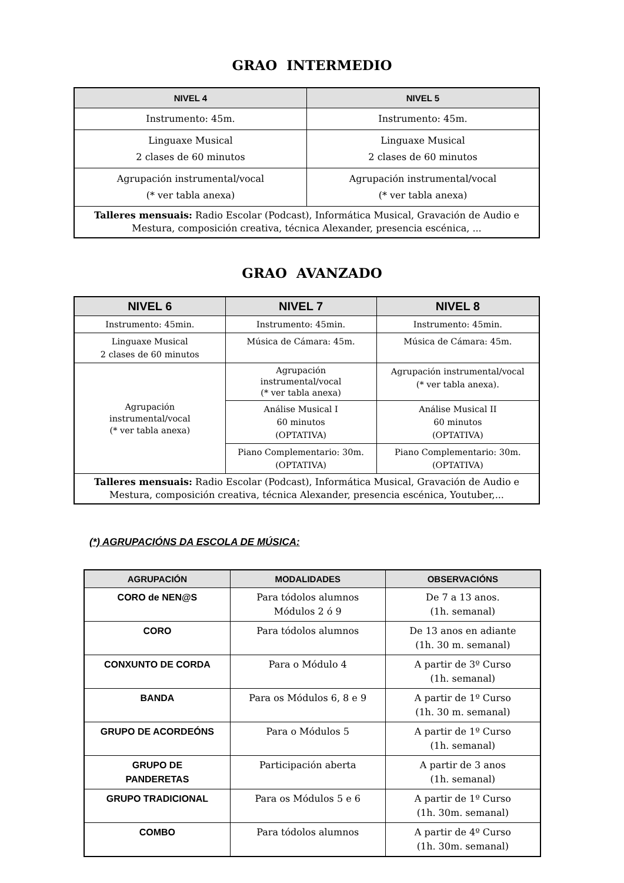GRAO INTERMEDIO
| NIVEL 4 | NIVEL 5 |
| --- | --- |
| Instrumento: 45m. | Instrumento: 45m. |
| Linguaxe Musical 2 clases de 60 minutos | Linguaxe Musical 2 clases de 60 minutos |
| Agrupación instrumental/vocal (* ver tabla anexa) | Agrupación instrumental/vocal (* ver tabla anexa) |
| Talleres mensuais: Radio Escolar (Podcast), Informática Musical, Gravación de Audio e Mestura, composición creativa, técnica Alexander, presencia escénica, ... | |
GRAO AVANZADO
| NIVEL 6 | NIVEL 7 | NIVEL 8 |
| --- | --- | --- |
| Instrumento: 45min. | Instrumento: 45min. | Instrumento: 45min. |
| Linguaxe Musical 2 clases de 60 minutos | Música de Cámara: 45m. | Música de Cámara: 45m. |
| Agrupación instrumental/vocal (* ver tabla anexa) | Agrupación instrumental/vocal (* ver tabla anexa) | Agrupación instrumental/vocal (* ver tabla anexa). |
| | Análise Musical I 60 minutos (OPTATIVA) | Análise Musical II 60 minutos (OPTATIVA) |
| | Piano Complementario: 30m. (OPTATIVA) | Piano Complementario: 30m. (OPTATIVA) |
| Talleres mensuais: Radio Escolar (Podcast), Informática Musical, Gravación de Audio e Mestura, composición creativa, técnica Alexander, presencia escénica, Youtuber,... | | |
(*) AGRUPACIÓNS DA ESCOLA DE MÚSICA:
| AGRUPACIÓN | MODALIDADES | OBSERVACIÓNS |
| --- | --- | --- |
| CORO de NEN@S | Para tódolos alumnos Módulos 2 ó 9 | De 7 a 13 anos. (1h. semanal) |
| CORO | Para tódolos alumnos | De 13 anos en adiante (1h. 30 m. semanal) |
| CONXUNTO DE CORDA | Para o Módulo 4 | A partir de 3º Curso (1h. semanal) |
| BANDA | Para os Módulos 6, 8 e 9 | A partir de 1º Curso (1h. 30 m. semanal) |
| GRUPO DE ACORDEÓNS | Para o Módulos 5 | A partir de 1º Curso (1h. semanal) |
| GRUPO DE PANDERETAS | Participación aberta | A partir de 3 anos (1h. semanal) |
| GRUPO TRADICIONAL | Para os Módulos 5 e 6 | A partir de 1º Curso (1h. 30m. semanal) |
| COMBO | Para tódolos alumnos | A partir de 4º Curso (1h. 30m. semanal) |